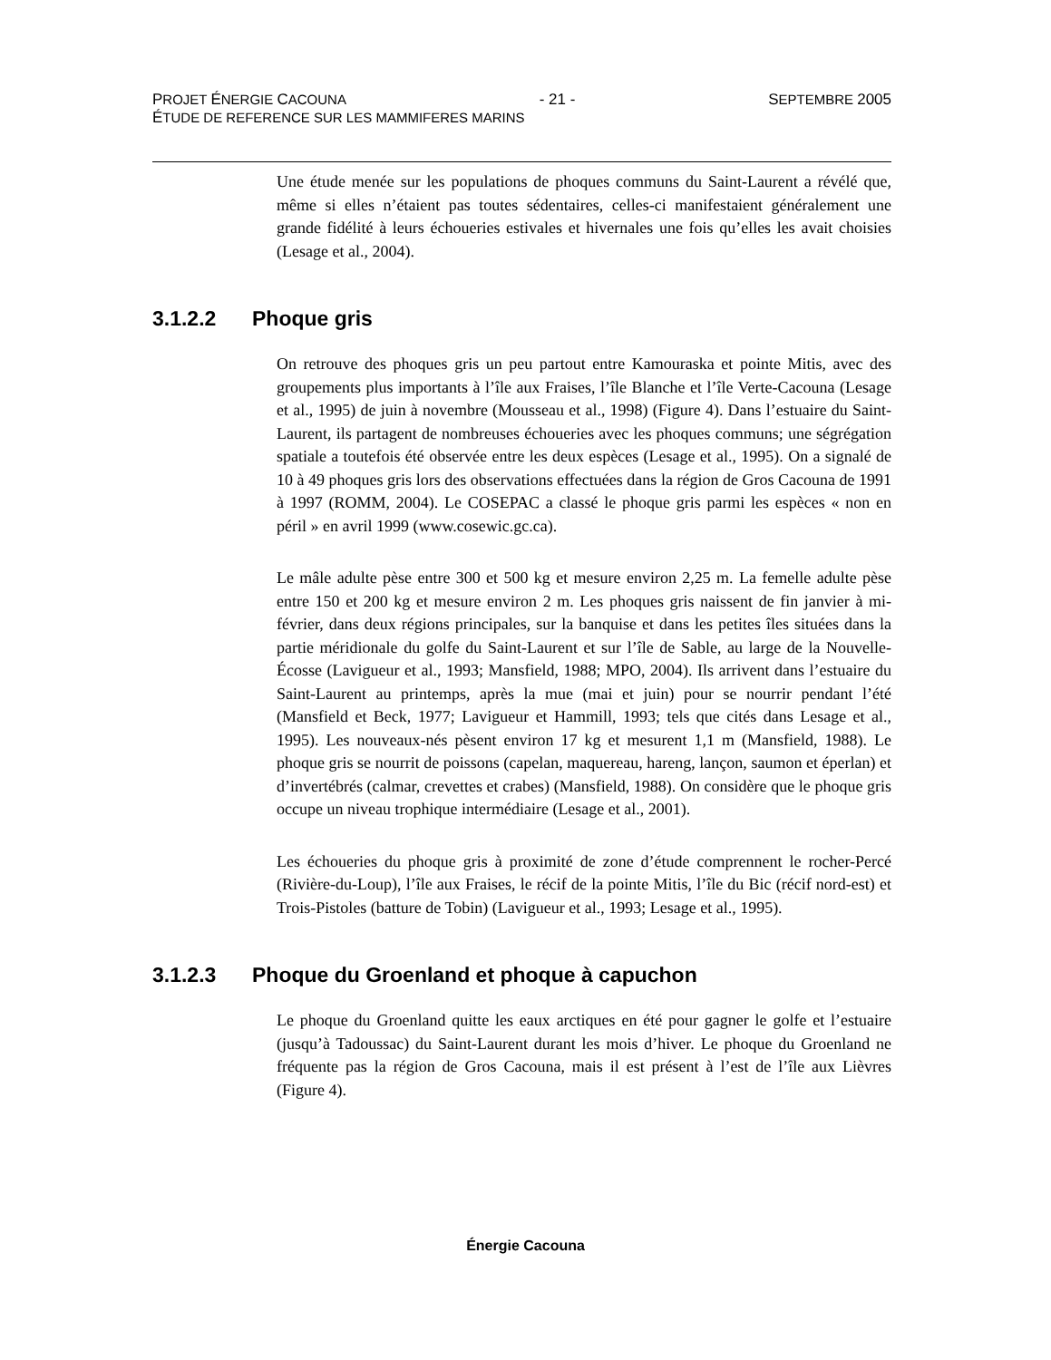PROJET ÉNERGIE CACOUNA - 21 - SEPTEMBRE 2005
ÉTUDE DE REFERENCE SUR LES MAMMIFERES MARINS
Une étude menée sur les populations de phoques communs du Saint-Laurent a révélé que, même si elles n’étaient pas toutes sédentaires, celles-ci manifestaient généralement une grande fidélité à leurs échoueries estivales et hivernales une fois qu’elles les avait choisies (Lesage et al., 2004).
3.1.2.2 Phoque gris
On retrouve des phoques gris un peu partout entre Kamouraska et pointe Mitis, avec des groupements plus importants à l’île aux Fraises, l’île Blanche et l’île Verte-Cacouna (Lesage et al., 1995) de juin à novembre (Mousseau et al., 1998) (Figure 4). Dans l’estuaire du Saint-Laurent, ils partagent de nombreuses échoueries avec les phoques communs; une ségrégation spatiale a toutefois été observée entre les deux espèces (Lesage et al., 1995). On a signalé de 10 à 49 phoques gris lors des observations effectuées dans la région de Gros Cacouna de 1991 à 1997 (ROMM, 2004). Le COSEPAC a classé le phoque gris parmi les espèces « non en péril » en avril 1999 (www.cosewic.gc.ca).
Le mâle adulte pèse entre 300 et 500 kg et mesure environ 2,25 m. La femelle adulte pèse entre 150 et 200 kg et mesure environ 2 m. Les phoques gris naissent de fin janvier à mi-février, dans deux régions principales, sur la banquise et dans les petites îles situées dans la partie méridionale du golfe du Saint-Laurent et sur l’île de Sable, au large de la Nouvelle-Écosse (Lavigueur et al., 1993; Mansfield, 1988; MPO, 2004). Ils arrivent dans l’estuaire du Saint-Laurent au printemps, après la mue (mai et juin) pour se nourrir pendant l’été (Mansfield et Beck, 1977; Lavigueur et Hammill, 1993; tels que cités dans Lesage et al., 1995). Les nouveaux-nés pèsent environ 17 kg et mesurent 1,1 m (Mansfield, 1988). Le phoque gris se nourrit de poissons (capelan, maquereau, hareng, lançon, saumon et éperlan) et d’invertébrés (calmar, crevettes et crabes) (Mansfield, 1988). On considère que le phoque gris occupe un niveau trophique intermédiaire (Lesage et al., 2001).
Les échoueries du phoque gris à proximité de zone d’étude comprennent le rocher-Percé (Rivière-du-Loup), l’île aux Fraises, le récif de la pointe Mitis, l’île du Bic (récif nord-est) et Trois-Pistoles (batture de Tobin) (Lavigueur et al., 1993; Lesage et al., 1995).
3.1.2.3 Phoque du Groenland et phoque à capuchon
Le phoque du Groenland quitte les eaux arctiques en été pour gagner le golfe et l’estuaire (jusqu’à Tadoussac) du Saint-Laurent durant les mois d’hiver. Le phoque du Groenland ne fréquente pas la région de Gros Cacouna, mais il est présent à l’est de l’île aux Lièvres (Figure 4).
Énergie Cacouna